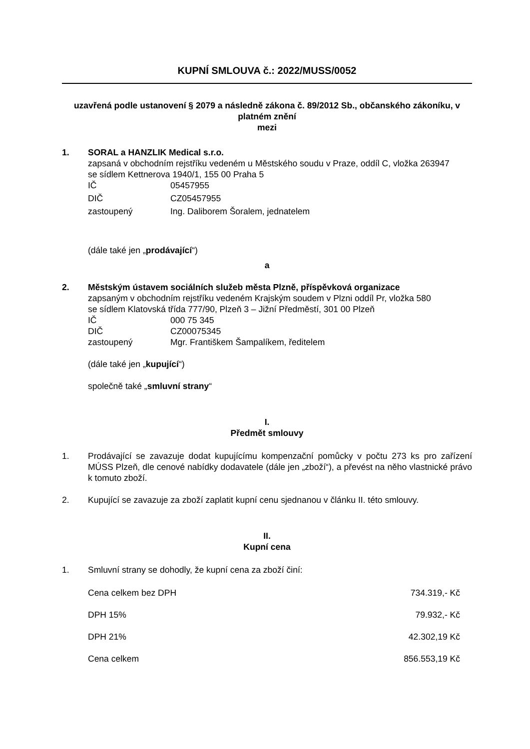KUPNÍ SMLOUVA č.: 2022/MUSS/0052
uzavřená podle ustanovení § 2079 a následně zákona č. 89/2012 Sb., občanského zákoníku, v platném znění
mezi
1. SORAL a HANZLIK Medical s.r.o.
zapsaná v obchodním rejstříku vedeném u Městského soudu v Praze, oddíl C, vložka 263947
se sídlem Kettnerova 1940/1, 155 00 Praha 5
IČ 05457955
DIČ CZ05457955
zastoupený Ing. Daliborem Šoralem, jednatelem
(dále také jen „prodávající“)
a
2. Městským ústavem sociálních služeb města Plzně, příspěvková organizace
zapsaným v obchodním rejstříku vedeném Krajským soudem v Plzni oddíl Pr, vložka 580
se sídlem Klatovská třída 777/90, Plzeň 3 – Jižní Předměstí, 301 00 Plzeň
IČ 000 75 345
DIČ CZ00075345
zastoupený Mgr. Františkem Šampalíkem, ředitelem
(dále také jen „kupující“)
společně také „smluvní strany“
I.
Předmět smlouvy
1. Prodávající se zavazuje dodat kupujícímu kompenzační pomůcky v počtu 273 ks pro zařízení MÚSS Plzeň, dle cenové nabídky dodavatele (dále jen „zboží“), a převést na něho vlastnické právo k tomuto zboží.
2. Kupující se zavazuje za zboží zaplatit kupní cenu sjednanou v článku II. této smlouvy.
II.
Kupní cena
1. Smluvní strany se dohodly, že kupní cena za zboží činí:
Cena celkem bez DPH 734.319,- Kč
DPH 15% 79.932,- Kč
DPH 21% 42.302,19 Kč
Cena celkem 856.553,19 Kč